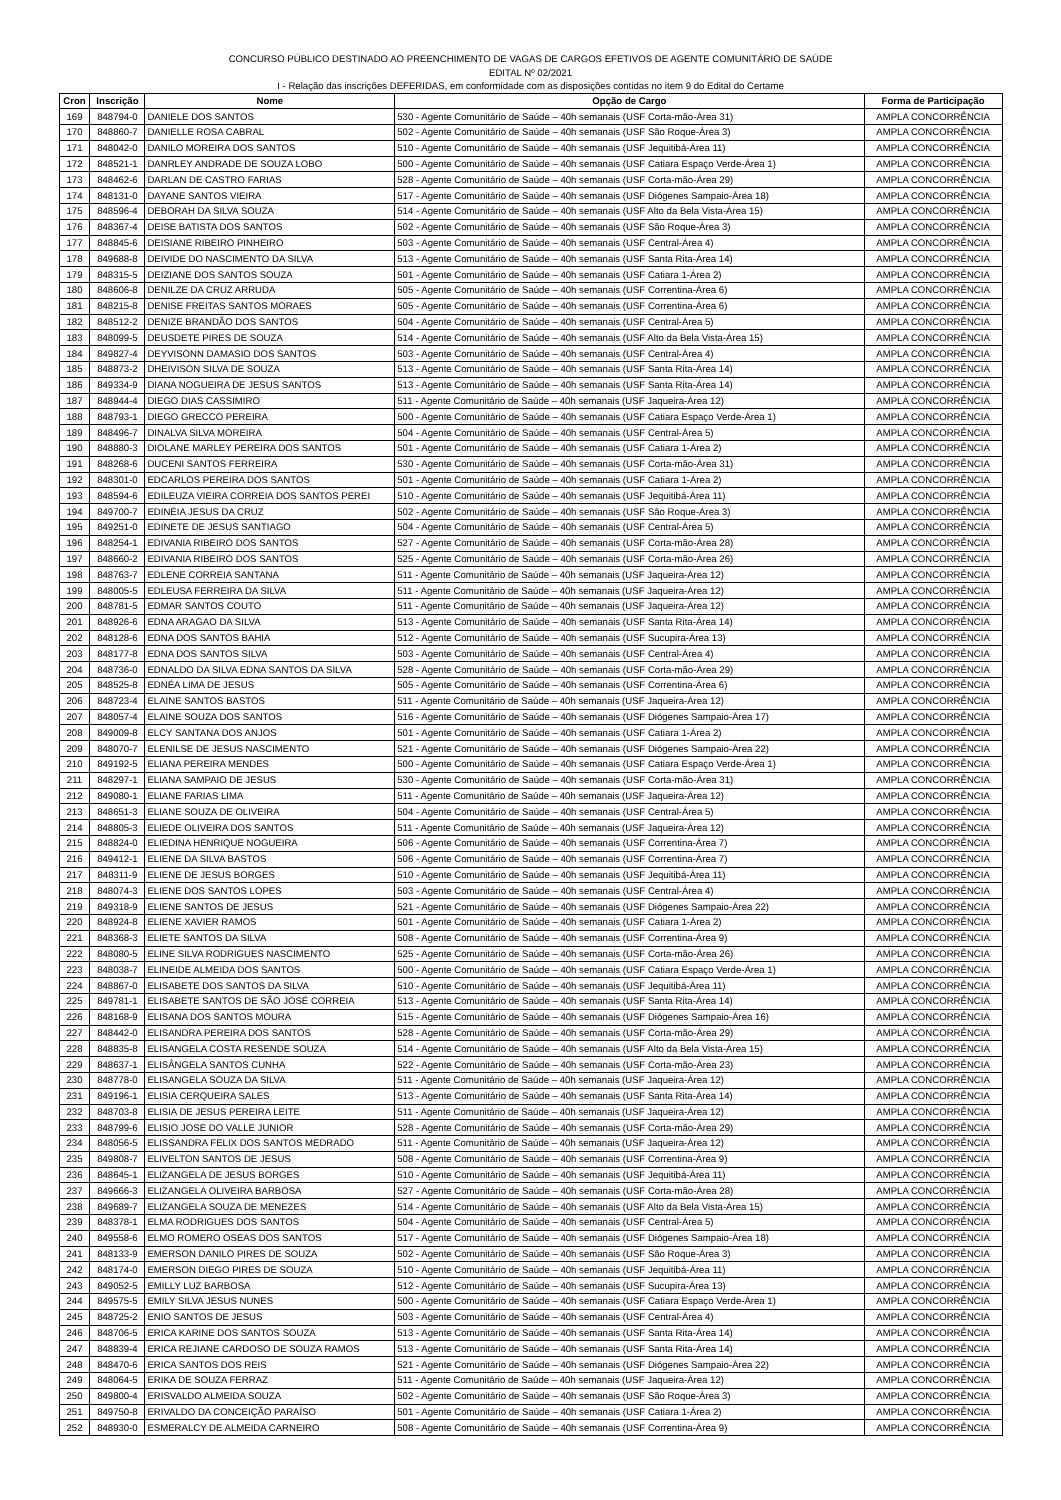CONCURSO PÚBLICO DESTINADO AO PREENCHIMENTO DE VAGAS DE CARGOS EFETIVOS DE AGENTE COMUNITÁRIO DE SAÚDE
EDITAL Nº 02/2021
I - Relação das inscrições DEFERIDAS, em conformidade com as disposições contidas no item 9 do Edital do Certame
| Cron | Inscrição | Nome | Opção de Cargo | Forma de Participação |
| --- | --- | --- | --- | --- |
| 169 | 848794-0 | DANIELE DOS SANTOS | 530 - Agente Comunitário de Saúde – 40h semanais (USF Corta-mão-Área 31) | AMPLA CONCORRÊNCIA |
| 170 | 848860-7 | DANIELLE ROSA CABRAL | 502 - Agente Comunitário de Saúde – 40h semanais (USF São Roque-Área 3) | AMPLA CONCORRÊNCIA |
| 171 | 848042-0 | DANILO MOREIRA DOS SANTOS | 510 - Agente Comunitário de Saúde – 40h semanais (USF Jequitibá-Área 11) | AMPLA CONCORRÊNCIA |
| 172 | 848521-1 | DANRLEY ANDRADE DE SOUZA LOBO | 500 - Agente Comunitário de Saúde – 40h semanais (USF Catiara Espaço Verde-Área 1) | AMPLA CONCORRÊNCIA |
| 173 | 848462-6 | DARLAN DE CASTRO FARIAS | 528 - Agente Comunitário de Saúde – 40h semanais (USF Corta-mão-Área 29) | AMPLA CONCORRÊNCIA |
| 174 | 848131-0 | DAYANE SANTOS VIEIRA | 517 - Agente Comunitário de Saúde – 40h semanais (USF Diógenes Sampaio-Área 18) | AMPLA CONCORRÊNCIA |
| 175 | 848596-4 | DEBORAH DA SILVA SOUZA | 514 - Agente Comunitário de Saúde – 40h semanais (USF Alto da Bela Vista-Área 15) | AMPLA CONCORRÊNCIA |
| 176 | 848367-4 | DEISE BATISTA DOS SANTOS | 502 - Agente Comunitário de Saúde – 40h semanais (USF São Roque-Área 3) | AMPLA CONCORRÊNCIA |
| 177 | 848845-6 | DEISIANE RIBEIRO PINHEIRO | 503 - Agente Comunitário de Saúde – 40h semanais (USF Central-Área 4) | AMPLA CONCORRÊNCIA |
| 178 | 849688-8 | DEIVIDE DO NASCIMENTO DA SILVA | 513 - Agente Comunitário de Saúde – 40h semanais (USF Santa Rita-Área 14) | AMPLA CONCORRÊNCIA |
| 179 | 848315-5 | DEIZIANE DOS SANTOS SOUZA | 501 - Agente Comunitário de Saúde – 40h semanais (USF Catiara 1-Área 2) | AMPLA CONCORRÊNCIA |
| 180 | 848606-8 | DENILZE DA CRUZ ARRUDA | 505 - Agente Comunitário de Saúde – 40h semanais (USF Correntina-Área 6) | AMPLA CONCORRÊNCIA |
| 181 | 848215-8 | DENISE FREITAS SANTOS MORAES | 505 - Agente Comunitário de Saúde – 40h semanais (USF Correntina-Área 6) | AMPLA CONCORRÊNCIA |
| 182 | 848512-2 | DENIZE BRANDÃO DOS SANTOS | 504 - Agente Comunitário de Saúde – 40h semanais (USF Central-Área 5) | AMPLA CONCORRÊNCIA |
| 183 | 848099-5 | DEUSDETE PIRES DE SOUZA | 514 - Agente Comunitário de Saúde – 40h semanais (USF Alto da Bela Vista-Área 15) | AMPLA CONCORRÊNCIA |
| 184 | 849827-4 | DEYVISONN DAMASIO DOS SANTOS | 503 - Agente Comunitário de Saúde – 40h semanais (USF Central-Área 4) | AMPLA CONCORRÊNCIA |
| 185 | 848873-2 | DHEIVISON SILVA DE SOUZA | 513 - Agente Comunitário de Saúde – 40h semanais (USF Santa Rita-Área 14) | AMPLA CONCORRÊNCIA |
| 186 | 849334-9 | DIANA NOGUEIRA DE JESUS SANTOS | 513 - Agente Comunitário de Saúde – 40h semanais (USF Santa Rita-Área 14) | AMPLA CONCORRÊNCIA |
| 187 | 848944-4 | DIEGO DIAS CASSIMIRO | 511 - Agente Comunitário de Saúde – 40h semanais (USF Jaqueira-Área 12) | AMPLA CONCORRÊNCIA |
| 188 | 848793-1 | DIEGO GRECCO PEREIRA | 500 - Agente Comunitário de Saúde – 40h semanais (USF Catiara Espaço Verde-Área 1) | AMPLA CONCORRÊNCIA |
| 189 | 848496-7 | DINALVA SILVA MOREIRA | 504 - Agente Comunitário de Saúde – 40h semanais (USF Central-Área 5) | AMPLA CONCORRÊNCIA |
| 190 | 848880-3 | DIOLANE MARLEY PEREIRA DOS SANTOS | 501 - Agente Comunitário de Saúde – 40h semanais (USF Catiara 1-Área 2) | AMPLA CONCORRÊNCIA |
| 191 | 848268-6 | DUCENI SANTOS FERREIRA | 530 - Agente Comunitário de Saúde – 40h semanais (USF Corta-mão-Área 31) | AMPLA CONCORRÊNCIA |
| 192 | 848301-0 | EDCARLOS PEREIRA DOS SANTOS | 501 - Agente Comunitário de Saúde – 40h semanais (USF Catiara 1-Área 2) | AMPLA CONCORRÊNCIA |
| 193 | 848594-6 | EDILEUZA VIEIRA CORREIA DOS SANTOS PEREI | 510 - Agente Comunitário de Saúde – 40h semanais (USF Jequitibá-Área 11) | AMPLA CONCORRÊNCIA |
| 194 | 849700-7 | EDINÉIA JESUS DA CRUZ | 502 - Agente Comunitário de Saúde – 40h semanais (USF São Roque-Área 3) | AMPLA CONCORRÊNCIA |
| 195 | 849251-0 | EDINETE DE JESUS SANTIAGO | 504 - Agente Comunitário de Saúde – 40h semanais (USF Central-Área 5) | AMPLA CONCORRÊNCIA |
| 196 | 848254-1 | EDIVANIA RIBEIRO DOS SANTOS | 527 - Agente Comunitário de Saúde – 40h semanais (USF Corta-mão-Área 28) | AMPLA CONCORRÊNCIA |
| 197 | 848660-2 | EDIVANIA RIBEIRO DOS SANTOS | 525 - Agente Comunitário de Saúde – 40h semanais (USF Corta-mão-Área 26) | AMPLA CONCORRÊNCIA |
| 198 | 848763-7 | EDLENE CORREIA SANTANA | 511 - Agente Comunitário de Saúde – 40h semanais (USF Jaqueira-Área 12) | AMPLA CONCORRÊNCIA |
| 199 | 848005-5 | EDLEUSA FERREIRA DA SILVA | 511 - Agente Comunitário de Saúde – 40h semanais (USF Jaqueira-Área 12) | AMPLA CONCORRÊNCIA |
| 200 | 848781-5 | EDMAR SANTOS COUTO | 511 - Agente Comunitário de Saúde – 40h semanais (USF Jaqueira-Área 12) | AMPLA CONCORRÊNCIA |
| 201 | 848926-6 | EDNA ARAGAO DA SILVA | 513 - Agente Comunitário de Saúde – 40h semanais (USF Santa Rita-Área 14) | AMPLA CONCORRÊNCIA |
| 202 | 848128-6 | EDNA DOS SANTOS BAHIA | 512 - Agente Comunitário de Saúde – 40h semanais (USF Sucupira-Área 13) | AMPLA CONCORRÊNCIA |
| 203 | 848177-8 | EDNA DOS SANTOS SILVA | 503 - Agente Comunitário de Saúde – 40h semanais (USF Central-Área 4) | AMPLA CONCORRÊNCIA |
| 204 | 848736-0 | EDNALDO DA SILVA EDNA SANTOS DA SILVA | 528 - Agente Comunitário de Saúde – 40h semanais (USF Corta-mão-Área 29) | AMPLA CONCORRÊNCIA |
| 205 | 848525-8 | EDNÉA LIMA DE JESUS | 505 - Agente Comunitário de Saúde – 40h semanais (USF Correntina-Área 6) | AMPLA CONCORRÊNCIA |
| 206 | 848723-4 | ELAINE SANTOS BASTOS | 511 - Agente Comunitário de Saúde – 40h semanais (USF Jaqueira-Área 12) | AMPLA CONCORRÊNCIA |
| 207 | 848057-4 | ELAINE SOUZA DOS SANTOS | 516 - Agente Comunitário de Saúde – 40h semanais (USF Diógenes Sampaio-Área 17) | AMPLA CONCORRÊNCIA |
| 208 | 849009-8 | ELCY SANTANA DOS ANJOS | 501 - Agente Comunitário de Saúde – 40h semanais (USF Catiara 1-Área 2) | AMPLA CONCORRÊNCIA |
| 209 | 848070-7 | ELENILSE DE JESUS NASCIMENTO | 521 - Agente Comunitário de Saúde – 40h semanais (USF Diógenes Sampaio-Área 22) | AMPLA CONCORRÊNCIA |
| 210 | 849192-5 | ELIANA PEREIRA MENDES | 500 - Agente Comunitário de Saúde – 40h semanais (USF Catiara Espaço Verde-Área 1) | AMPLA CONCORRÊNCIA |
| 211 | 848297-1 | ELIANA SAMPAIO DE JESUS | 530 - Agente Comunitário de Saúde – 40h semanais (USF Corta-mão-Área 31) | AMPLA CONCORRÊNCIA |
| 212 | 849080-1 | ELIANE FARIAS LIMA | 511 - Agente Comunitário de Saúde – 40h semanais (USF Jaqueira-Área 12) | AMPLA CONCORRÊNCIA |
| 213 | 848651-3 | ELIANE SOUZA DE OLIVEIRA | 504 - Agente Comunitário de Saúde – 40h semanais (USF Central-Área 5) | AMPLA CONCORRÊNCIA |
| 214 | 848805-3 | ELIEDE OLIVEIRA DOS SANTOS | 511 - Agente Comunitário de Saúde – 40h semanais (USF Jaqueira-Área 12) | AMPLA CONCORRÊNCIA |
| 215 | 848824-0 | ELIEDINA HENRIQUE NOGUEIRA | 506 - Agente Comunitário de Saúde – 40h semanais (USF Correntina-Área 7) | AMPLA CONCORRÊNCIA |
| 216 | 849412-1 | ELIENE DA SILVA BASTOS | 506 - Agente Comunitário de Saúde – 40h semanais (USF Correntina-Área 7) | AMPLA CONCORRÊNCIA |
| 217 | 848311-9 | ELIENE DE JESUS BORGES | 510 - Agente Comunitário de Saúde – 40h semanais (USF Jequitibá-Área 11) | AMPLA CONCORRÊNCIA |
| 218 | 848074-3 | ELIENE DOS SANTOS LOPES | 503 - Agente Comunitário de Saúde – 40h semanais (USF Central-Área 4) | AMPLA CONCORRÊNCIA |
| 219 | 849318-9 | ELIENE SANTOS DE JESUS | 521 - Agente Comunitário de Saúde – 40h semanais (USF Diógenes Sampaio-Área 22) | AMPLA CONCORRÊNCIA |
| 220 | 848924-8 | ELIENE XAVIER RAMOS | 501 - Agente Comunitário de Saúde – 40h semanais (USF Catiara 1-Área 2) | AMPLA CONCORRÊNCIA |
| 221 | 848368-3 | ELIETE SANTOS DA SILVA | 508 - Agente Comunitário de Saúde – 40h semanais (USF Correntina-Área 9) | AMPLA CONCORRÊNCIA |
| 222 | 848080-5 | ELINE SILVA RODRIGUES NASCIMENTO | 525 - Agente Comunitário de Saúde – 40h semanais (USF Corta-mão-Área 26) | AMPLA CONCORRÊNCIA |
| 223 | 848038-7 | ELINEIDE ALMEIDA DOS SANTOS | 500 - Agente Comunitário de Saúde – 40h semanais (USF Catiara Espaço Verde-Área 1) | AMPLA CONCORRÊNCIA |
| 224 | 848867-0 | ELISABETE DOS SANTOS DA SILVA | 510 - Agente Comunitário de Saúde – 40h semanais (USF Jequitibá-Área 11) | AMPLA CONCORRÊNCIA |
| 225 | 849781-1 | ELISABETE SANTOS DE SÃO JOSÉ CORREIA | 513 - Agente Comunitário de Saúde – 40h semanais (USF Santa Rita-Área 14) | AMPLA CONCORRÊNCIA |
| 226 | 848168-9 | ELISANA DOS SANTOS MOURA | 515 - Agente Comunitário de Saúde – 40h semanais (USF Diógenes Sampaio-Área 16) | AMPLA CONCORRÊNCIA |
| 227 | 848442-0 | ELISANDRA PEREIRA DOS SANTOS | 528 - Agente Comunitário de Saúde – 40h semanais (USF Corta-mão-Área 29) | AMPLA CONCORRÊNCIA |
| 228 | 848835-8 | ELISANGELA COSTA RESENDE SOUZA | 514 - Agente Comunitário de Saúde – 40h semanais (USF Alto da Bela Vista-Área 15) | AMPLA CONCORRÊNCIA |
| 229 | 848637-1 | ELISÂNGELA SANTOS CUNHA | 522 - Agente Comunitário de Saúde – 40h semanais (USF Corta-mão-Área 23) | AMPLA CONCORRÊNCIA |
| 230 | 848778-0 | ELISANGELA SOUZA DA SILVA | 511 - Agente Comunitário de Saúde – 40h semanais (USF Jaqueira-Área 12) | AMPLA CONCORRÊNCIA |
| 231 | 849196-1 | ELISIA CERQUEIRA SALES | 513 - Agente Comunitário de Saúde – 40h semanais (USF Santa Rita-Área 14) | AMPLA CONCORRÊNCIA |
| 232 | 848703-8 | ELISIA DE JESUS PEREIRA LEITE | 511 - Agente Comunitário de Saúde – 40h semanais (USF Jaqueira-Área 12) | AMPLA CONCORRÊNCIA |
| 233 | 848799-6 | ELISIO JOSE DO VALLE JUNIOR | 528 - Agente Comunitário de Saúde – 40h semanais (USF Corta-mão-Área 29) | AMPLA CONCORRÊNCIA |
| 234 | 848056-5 | ELISSANDRA FELIX DOS SANTOS MEDRADO | 511 - Agente Comunitário de Saúde – 40h semanais (USF Jaqueira-Área 12) | AMPLA CONCORRÊNCIA |
| 235 | 849808-7 | ELIVELTON SANTOS DE JESUS | 508 - Agente Comunitário de Saúde – 40h semanais (USF Correntina-Área 9) | AMPLA CONCORRÊNCIA |
| 236 | 848645-1 | ELIZANGELA DE JESUS BORGES | 510 - Agente Comunitário de Saúde – 40h semanais (USF Jequitibá-Área 11) | AMPLA CONCORRÊNCIA |
| 237 | 849666-3 | ELIZANGELA OLIVEIRA BARBOSA | 527 - Agente Comunitário de Saúde – 40h semanais (USF Corta-mão-Área 28) | AMPLA CONCORRÊNCIA |
| 238 | 849689-7 | ELIZANGELA SOUZA DE MENEZES | 514 - Agente Comunitário de Saúde – 40h semanais (USF Alto da Bela Vista-Área 15) | AMPLA CONCORRÊNCIA |
| 239 | 848378-1 | ELMA RODRIGUES DOS SANTOS | 504 - Agente Comunitário de Saúde – 40h semanais (USF Central-Área 5) | AMPLA CONCORRÊNCIA |
| 240 | 849558-6 | ELMO ROMERO OSEAS DOS SANTOS | 517 - Agente Comunitário de Saúde – 40h semanais (USF Diógenes Sampaio-Área 18) | AMPLA CONCORRÊNCIA |
| 241 | 848133-9 | EMERSON DANILO PIRES DE SOUZA | 502 - Agente Comunitário de Saúde – 40h semanais (USF São Roque-Área 3) | AMPLA CONCORRÊNCIA |
| 242 | 848174-0 | EMERSON DIEGO PIRES DE SOUZA | 510 - Agente Comunitário de Saúde – 40h semanais (USF Jequitibá-Área 11) | AMPLA CONCORRÊNCIA |
| 243 | 849052-5 | EMILLY LUZ BARBOSA | 512 - Agente Comunitário de Saúde – 40h semanais (USF Sucupira-Área 13) | AMPLA CONCORRÊNCIA |
| 244 | 849575-5 | EMILY SILVA JESUS NUNES | 500 - Agente Comunitário de Saúde – 40h semanais (USF Catiara Espaço Verde-Área 1) | AMPLA CONCORRÊNCIA |
| 245 | 848725-2 | ENIO SANTOS DE JESUS | 503 - Agente Comunitário de Saúde – 40h semanais (USF Central-Área 4) | AMPLA CONCORRÊNCIA |
| 246 | 848706-5 | ERICA KARINE DOS SANTOS SOUZA | 513 - Agente Comunitário de Saúde – 40h semanais (USF Santa Rita-Área 14) | AMPLA CONCORRÊNCIA |
| 247 | 848839-4 | ERICA REJIANE CARDOSO DE SOUZA RAMOS | 513 - Agente Comunitário de Saúde – 40h semanais (USF Santa Rita-Área 14) | AMPLA CONCORRÊNCIA |
| 248 | 848470-6 | ERICA SANTOS DOS REIS | 521 - Agente Comunitário de Saúde – 40h semanais (USF Diógenes Sampaio-Área 22) | AMPLA CONCORRÊNCIA |
| 249 | 848064-5 | ERIKA DE SOUZA FERRAZ | 511 - Agente Comunitário de Saúde – 40h semanais (USF Jaqueira-Área 12) | AMPLA CONCORRÊNCIA |
| 250 | 849800-4 | ERISVALDO ALMEIDA SOUZA | 502 - Agente Comunitário de Saúde – 40h semanais (USF São Roque-Área 3) | AMPLA CONCORRÊNCIA |
| 251 | 849750-8 | ERIVALDO DA CONCEIÇÃO PARAÍSO | 501 - Agente Comunitário de Saúde – 40h semanais (USF Catiara 1-Área 2) | AMPLA CONCORRÊNCIA |
| 252 | 848930-0 | ESMERALCY DE ALMEIDA CARNEIRO | 508 - Agente Comunitário de Saúde – 40h semanais (USF Correntina-Área 9) | AMPLA CONCORRÊNCIA |